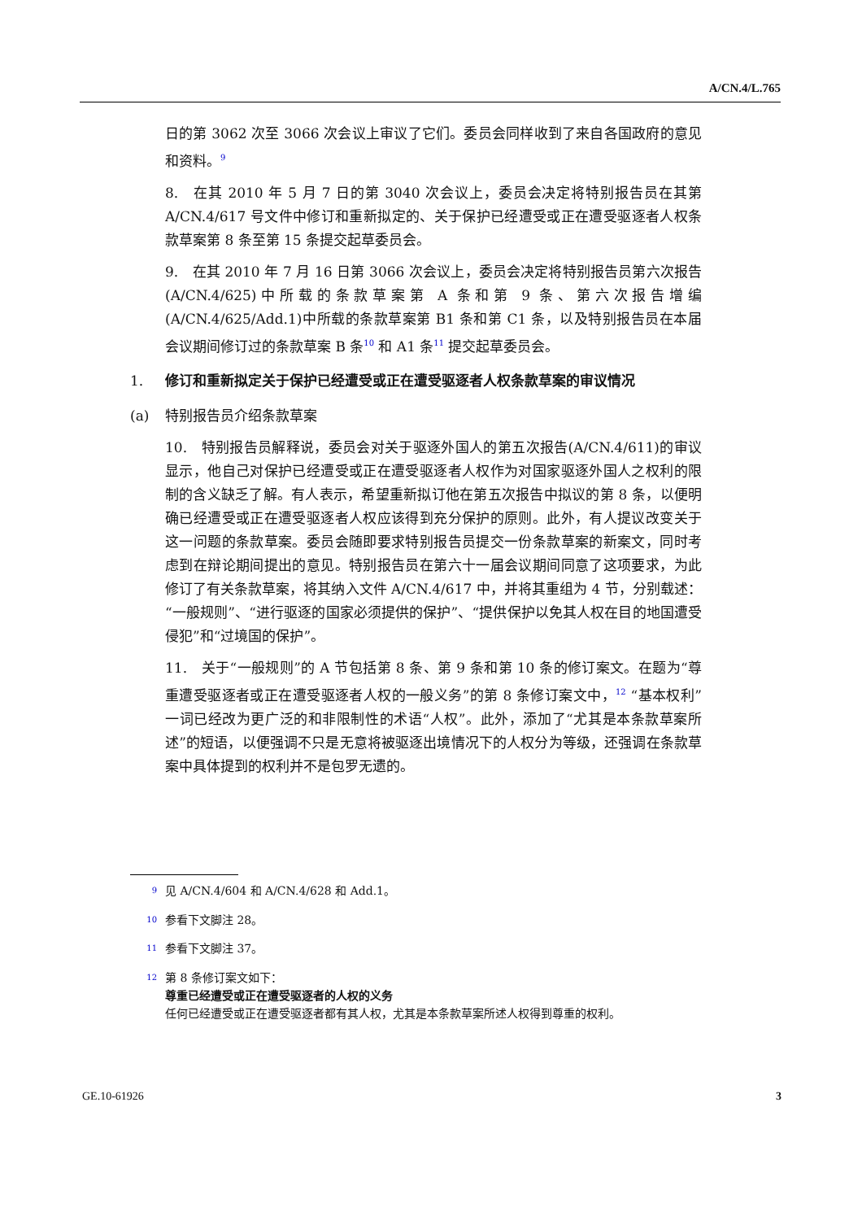A/CN.4/L.765
日的第 3062 次至 3066 次会议上审议了它们。委员会同样收到了来自各国政府的意见和资料。<sup>9</sup>
8.　在其 2010 年 5 月 7 日的第 3040 次会议上，委员会决定将特别报告员在其第 A/CN.4/617 号文件中修订和重新拟定的、关于保护已经遭受或正在遭受驱逐者人权条款草案第 8 条至第 15 条提交起草委员会。
9.　在其 2010 年 7 月 16 日第 3066 次会议上，委员会决定将特别报告员第六次报告(A/CN.4/625)中所载的条款草案第 A 条和第 9 条、第六次报告增编(A/CN.4/625/Add.1)中所载的条款草案第 B1 条和第 C1 条，以及特别报告员在本届会议期间修订过的条款草案 B 条<sup>10</sup> 和 A1 条<sup>11</sup> 提交起草委员会。
1. 修订和重新拟定关于保护已经遭受或正在遭受驱逐者人权条款草案的审议情况
(a) 特别报告员介绍条款草案
10.　特别报告员解释说，委员会对关于驱逐外国人的第五次报告(A/CN.4/611)的审议显示，他自己对保护已经遭受或正在遭受驱逐者人权作为对国家驱逐外国人之权利的限制的含义缺乏了解。有人表示，希望重新拟订他在第五次报告中拟议的第 8 条，以便明确已经遭受或正在遭受驱逐者人权应该得到充分保护的原则。此外，有人提议改变关于这一问题的条款草案。委员会随即要求特别报告员提交一份条款草案的新案文，同时考虑到在辩论期间提出的意见。特别报告员在第六十一届会议期间同意了这项要求，为此修订了有关条款草案，将其纳入文件 A/CN.4/617 中，并将其重组为 4 节，分别载述：“一般规则”、“进行驱逐的国家必须提供的保护”、“提供保护以免其人权在目的地国遭受侵犯”和“过境国的保护”。
11.　关于“一般规则”的 A 节包括第 8 条、第 9 条和第 10 条的修订案文。在题为“尊重遭受驱逐者或正在遭受驱逐者人权的一般义务”的第 8 条修订案文中，<sup>12</sup> “基本权利”一词已经改为更广泛的和非限制性的术语“人权”。此外，添加了“尤其是本条款草案所述”的短语，以便强调不只是无意将被驱逐出境情况下的人权分为等级，还强调在条款草案中具体提到的权利并不是包罗无遗的。
<sup>9</sup> 见 A/CN.4/604 和 A/CN.4/628 和 Add.1。
<sup>10</sup> 参看下文脚注 28。
<sup>11</sup> 参看下文脚注 37。
<sup>12</sup> 第 8 条修订案文如下：
尊重已经遭受或正在遭受驱逐者的人权的义务
任何已经遭受或正在遭受驱逐者都有其人权，尤其是本条款草案所述人权得到尊重的权利。
GE.10-61926 3